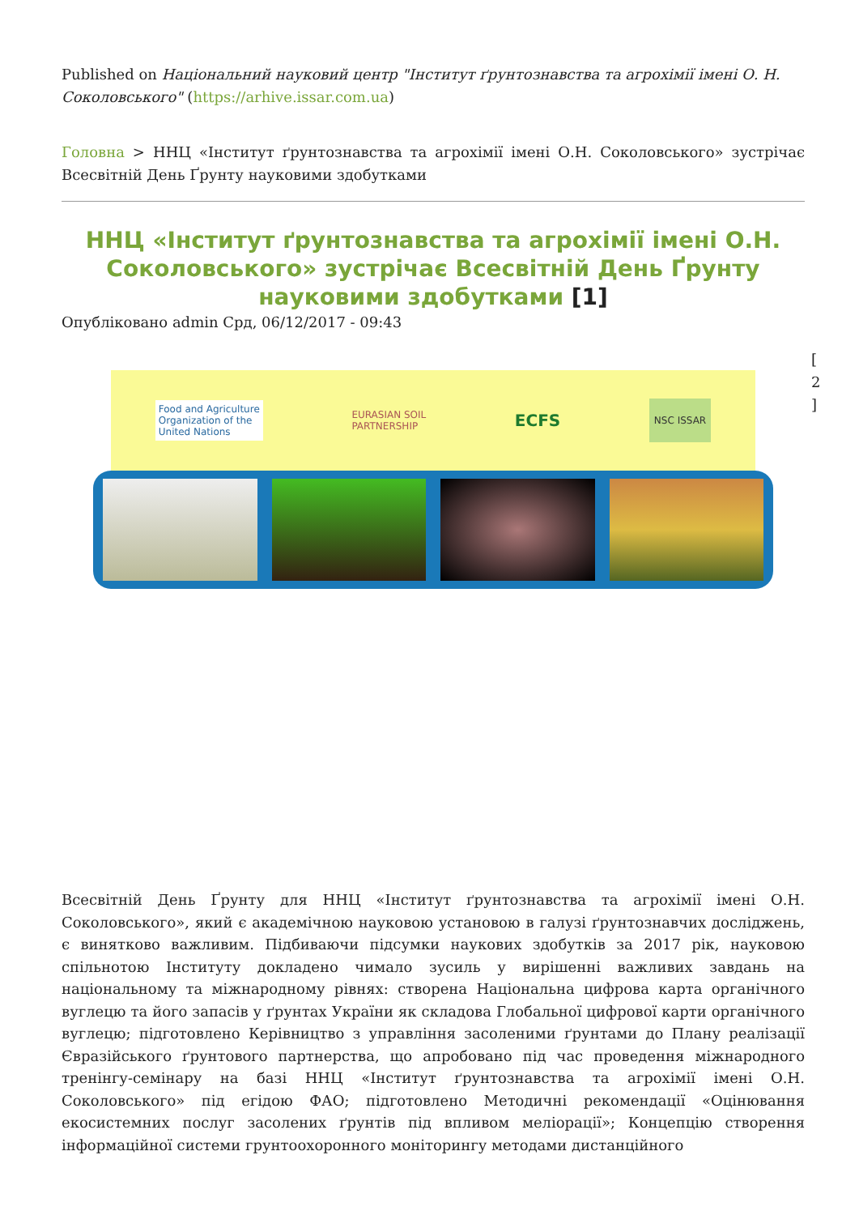Published on Національний науковий центр "Інститут ґрунтознавства та агрохімії імені О. Н. Соколовського" (https://arhive.issar.com.ua)
Головна > ННЦ «Інститут ґрунтознавства та агрохімії імені О.Н. Соколовського» зустрічає Всесвітній День Ґрунту науковими здобутками
ННЦ «Інститут ґрунтознавства та агрохімії імені О.Н. Соколовського» зустрічає Всесвітній День Ґрунту науковими здобутками [1]
Опубліковано admin Срд, 06/12/2017 - 09:43
[ 2 ]
Food and Agriculture
Organization of the
United Nations
EURASIAN SOIL
PARTNERSHIP
ECFS
NSC ISSAR
Всесвітній День Ґрунту для ННЦ «Інститут ґрунтознавства та агрохімії імені О.Н. Соколовського», який є академічною науковою установою в галузі ґрунтознавчих досліджень, є винятково важливим. Підбиваючи підсумки наукових здобутків за 2017 рік, науковою спільнотою Інституту докладено чимало зусиль у вирішенні важливих завдань на національному та міжнародному рівнях: створена Національна цифрова карта органічного вуглецю та його запасів у ґрунтах України як складова Глобальної цифрової карти органічного вуглецю; підготовлено Керівництво з управління засоленими ґрунтами до Плану реалізації Євразійського ґрунтового партнерства, що апробовано під час проведення міжнародного тренінгу-семінару на базі ННЦ «Інститут ґрунтознавства та агрохімії імені О.Н. Соколовського» під егідою ФАО; підготовлено Методичні рекомендації «Оцінювання екосистемних послуг засолених ґрунтів під впливом меліорації»; Концепцію створення інформаційної системи грунтоохоронного моніторингу методами дистанційного